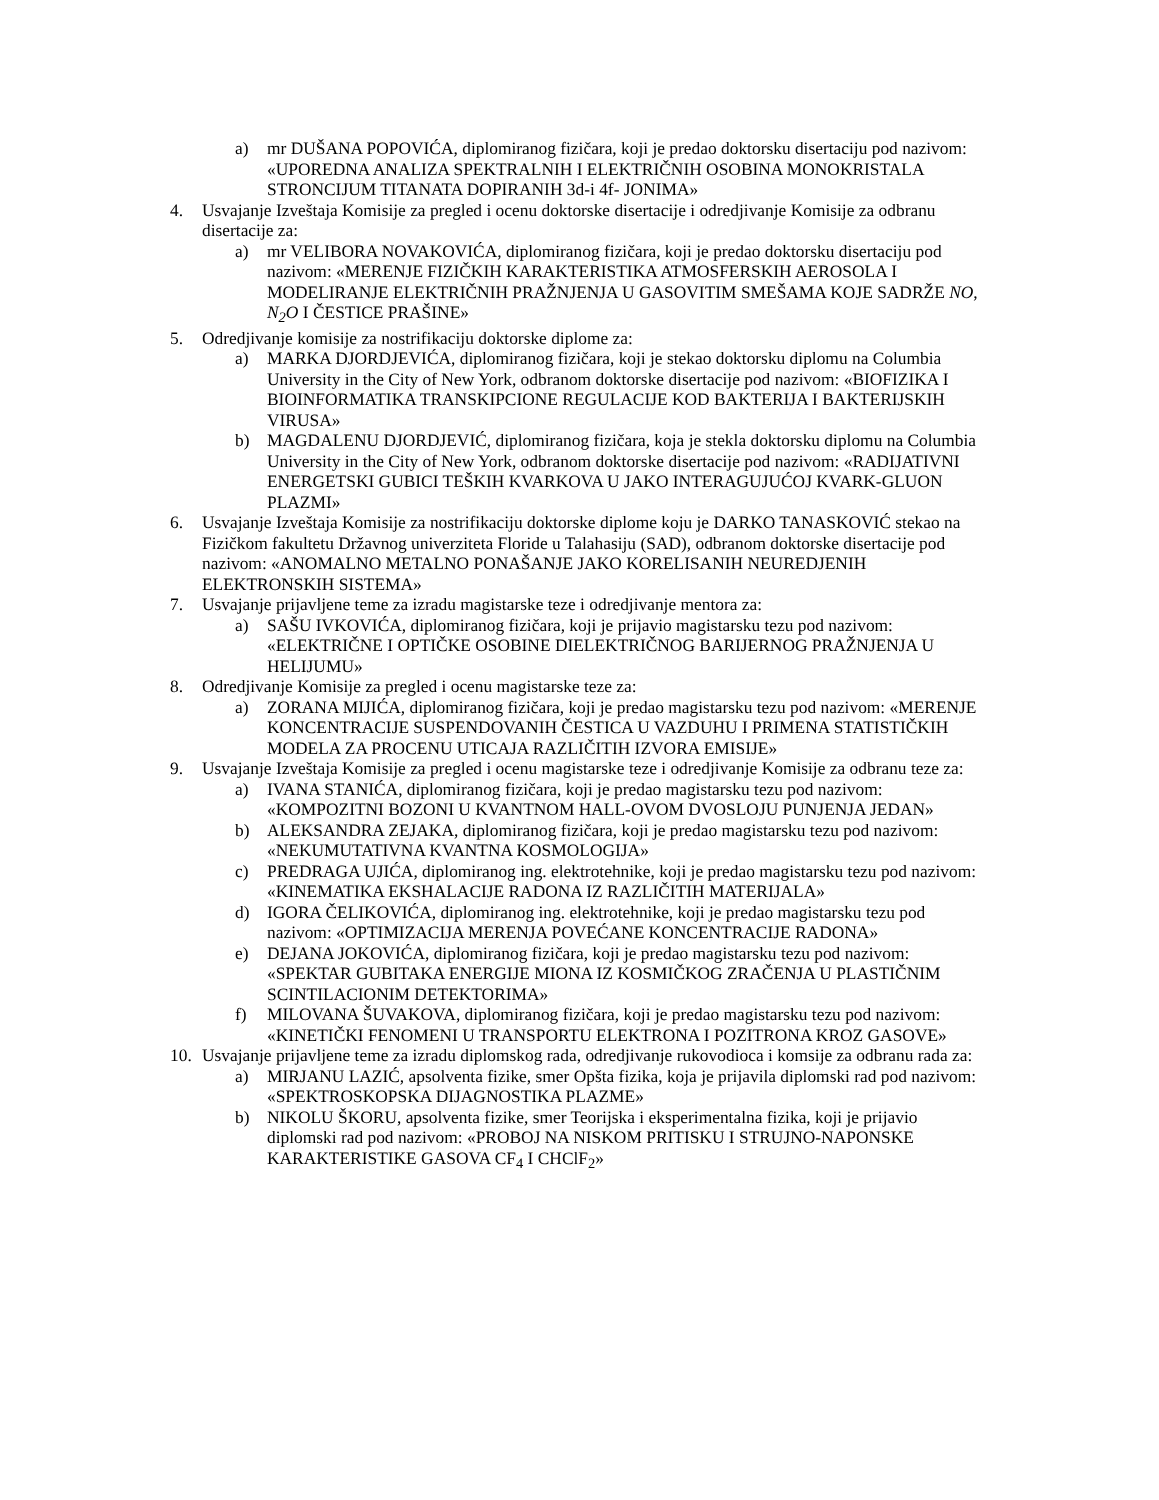a) mr DUŠANA POPOVIĆA, diplomiranog fizičara, koji je predao doktorsku disertaciju pod nazivom: «UPOREDNA ANALIZA SPEKTRALNIH I ELEKTRIČNIH OSOBINA MONOKRISTALA STRONCIJUM TITANATA DOPIRANIH 3d-i 4f- JONIMA»
4. Usvajanje Izveštaja Komisije za pregled i ocenu doktorske disertacije i odredjivanje Komisije za odbranu disertacije za:
a) mr VELIBORA NOVAKOVIĆA, diplomiranog fizičara, koji je predao doktorsku disertaciju pod nazivom: «MERENJE FIZIČKIH KARAKTERISTIKA ATMOSFERSKIH AEROSOLA I MODELIRANJE ELEKTRIČNIH PRAŽNJENJA U GASOVITIM SMEŠAMA KOJE SADRŽE NO, N<sub>2</sub>O I ČESTICE PRAŠINE»
5. Odredjivanje komisije za nostrifikaciju doktorske diplome za:
a) MARKA DJORDJEVIĆA, diplomiranog fizičara, koji je stekao doktorsku diplomu na Columbia University in the City of New York, odbranom doktorske disertacije pod nazivom: «BIOFIZIKA I BIOINFORMATIKA TRANSKIPCIONE REGULACIJE KOD BAKTERIJA I BAKTERIJSKIH VIRUSA»
b) MAGDALENU DJORDJEVIĆ, diplomiranog fizičara, koja je stekla doktorsku diplomu na Columbia University in the City of New York, odbranom doktorske disertacije pod nazivom: «RADIJATIVNI ENERGETSKI GUBICI TEŠKIH KVARKOVA U JAKO INTERAGUJUĆOJ KVARK-GLUON PLAZMI»
6. Usvajanje Izveštaja Komisije za nostrifikaciju doktorske diplome koju je DARKO TANASKOVIĆ stekao na Fizičkom fakultetu Državnog univerziteta Floride u Talahasiju (SAD), odbranom doktorske disertacije pod nazivom: «ANOMALNO METALNO PONAŠANJE JAKO KORELISANIH NEUREDJENIH ELEKTRONSKIH SISTEMA»
7. Usvajanje prijavljene teme za izradu magistarske teze i odredjivanje mentora za:
a) SAŠU IVKOVIĆA, diplomiranog fizičara, koji je prijavio magistarsku tezu pod nazivom: «ELEKTRIČNE I OPTIČKE OSOBINE DIELEKTRIČNOG BARIJERNOG PRAŽNJENJA U HELIJUMU»
8. Odredjivanje Komisije za pregled i ocenu magistarske teze za:
a) ZORANA MIJIĆA, diplomiranog fizičara, koji je predao magistarsku tezu pod nazivom: «MERENJE KONCENTRACIJE SUSPENDOVANIH ČESTICA U VAZDUHU I PRIMENA STATISTIČKIH MODELA ZA PROCENU UTICAJA RAZLIČITIH IZVORA EMISIJE»
9. Usvajanje Izveštaja Komisije za pregled i ocenu magistarske teze i odredjivanje Komisije za odbranu teze za:
a) IVANA STANIĆA, diplomiranog fizičara, koji je predao magistarsku tezu pod nazivom: «KOMPOZITNI BOZONI U KVANTNOM HALL-OVOM DVOSLOJU PUNJENJA JEDAN»
b) ALEKSANDRA ZEJAKA, diplomiranog fizičara, koji je predao magistarsku tezu pod nazivom: «NEKUMUTATIVNA KVANTNA KOSMOLOGIJA»
c) PREDRAGA UJIĆA, diplomiranog ing. elektrotehnike, koji je predao magistarsku tezu pod nazivom: «KINEMATIKA EKSHALACIJE RADONA IZ RAZLIČITIH MATERIJALA»
d) IGORA ČELIKOVIĆA, diplomiranog ing. elektrotehnike, koji je predao magistarsku tezu pod nazivom: «OPTIMIZACIJA MERENJA POVEĆANE KONCENTRACIJE RADONA»
e) DEJANA JOKOVIĆA, diplomiranog fizičara, koji je predao magistarsku tezu pod nazivom: «SPEKTAR GUBITAKA ENERGIJE MIONA IZ KOSMIČKOG ZRAČENJA U PLASTIČNIM SCINTILACIONIM DETEKTORIMA»
f) MILOVANA ŠUVAKOVA, diplomiranog fizičara, koji je predao magistarsku tezu pod nazivom: «KINETIČKI FENOMENI U TRANSPORTU ELEKTRONA I POZITRONA KROZ GASOVE»
10. Usvajanje prijavljene teme za izradu diplomskog rada, odredjivanje rukovodioca i komsije za odbranu rada za:
a) MIRJANU LAZIĆ, apsolventa fizike, smer Opšta fizika, koja je prijavila diplomski rad pod nazivom: «SPEKTROSKOPSKA DIJAGNOSTIKA PLAZME»
b) NIKOLU ŠKORU, apsolventa fizike, smer Teorijska i eksperimentalna fizika, koji je prijavio diplomski rad pod nazivom: «PROBOJ NA NISKOM PRITISKU I STRUJNO-NAPONSKE KARAKTERISTIKE GASOVA CF<sub>4</sub> I CHClF<sub>2</sub>»